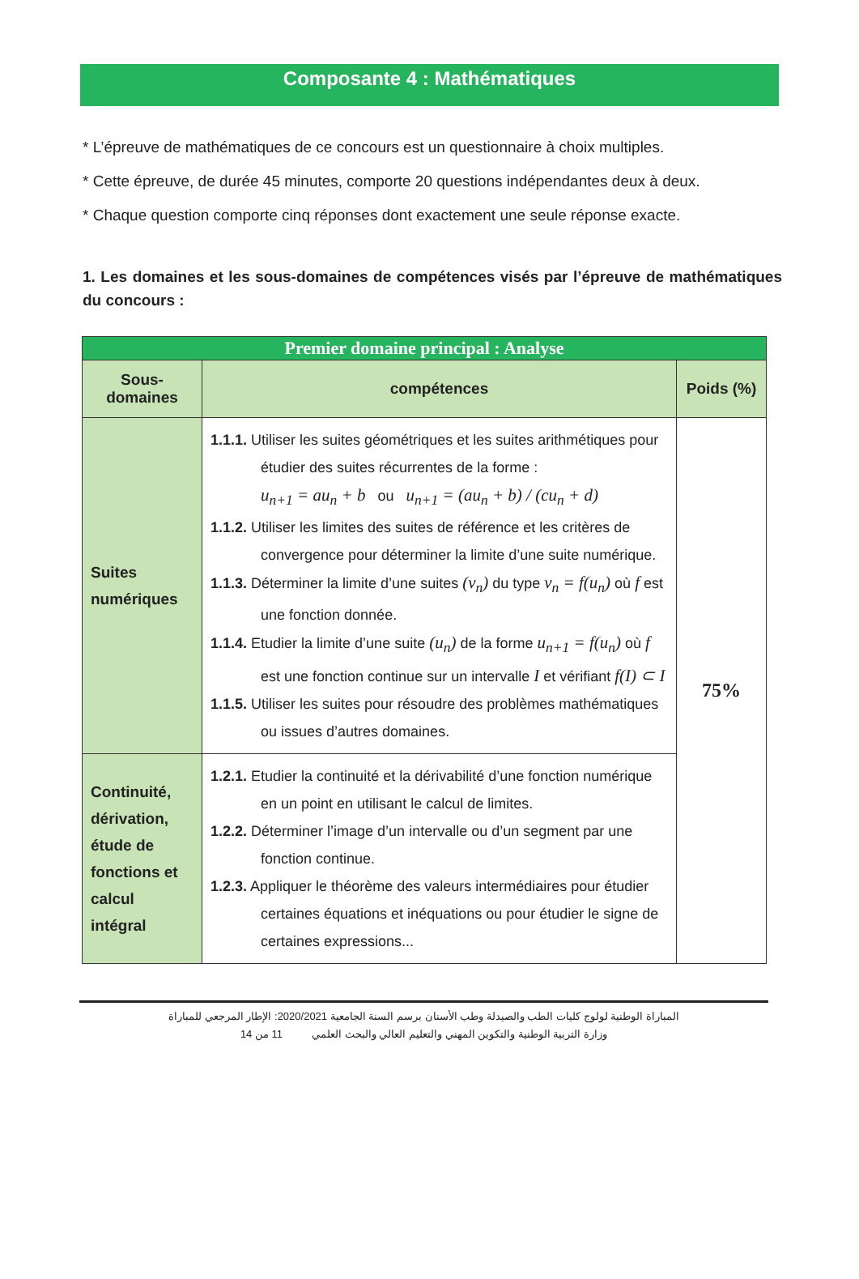Composante 4 : Mathématiques
* L’épreuve de mathématiques de ce concours est un questionnaire à choix multiples.
* Cette épreuve, de durée 45 minutes, comporte 20 questions indépendantes deux à deux.
* Chaque question comporte cinq réponses dont exactement une seule réponse exacte.
1. Les domaines et les sous-domaines de compétences visés par l’épreuve de mathématiques du concours :
| Premier domaine principal : Analyse | | |
| --- | --- | --- |
| Sous- domaines | compétences | Poids (%) |
| Suites numériques | 1.1.1. Utiliser les suites géométriques et les suites arithmétiques pour étudier des suites récurrentes de la forme : u<sub>n+1</sub> = au<sub>n</sub> + b ou u<sub>n+1</sub> = (au<sub>n</sub> + b) / (cu<sub>n</sub> + d) 1.1.2. Utiliser les limites des suites de référence et les critères de convergence pour déterminer la limite d’une suite numérique. 1.1.3. Déterminer la limite d’une suites (v<sub>n</sub>) du type v<sub>n</sub> = f(u<sub>n</sub>) où f est une fonction donnée. 1.1.4. Etudier la limite d’une suite (u<sub>n</sub>) de la forme u<sub>n+1</sub> = f(u<sub>n</sub>) où f est une fonction continue sur un intervalle I et vérifiant f(I) ⊂ I 1.1.5. Utiliser les suites pour résoudre des problèmes mathématiques ou issues d’autres domaines. | 75% |
| Continuité, dérivation, étude de fonctions et calcul intégral | 1.2.1. Etudier la continuité et la dérivabilité d’une fonction numérique en un point en utilisant le calcul de limites. 1.2.2. Déterminer l’image d’un intervalle ou d’un segment par une fonction continue. 1.2.3. Appliquer le théorème des valeurs intermédiaires pour étudier certaines équations et inéquations ou pour étudier le signe de certaines expressions... | |
المباراة الوطنية لولوج كليات الطب والصيدلة وطب الأسنان برسم السنة الجامعية 2020/2021: الإطار المرجعي للمباراة
وزارة التربية الوطنية والتكوين المهني والتعليم العالي والبحث العلمي 11 من 14